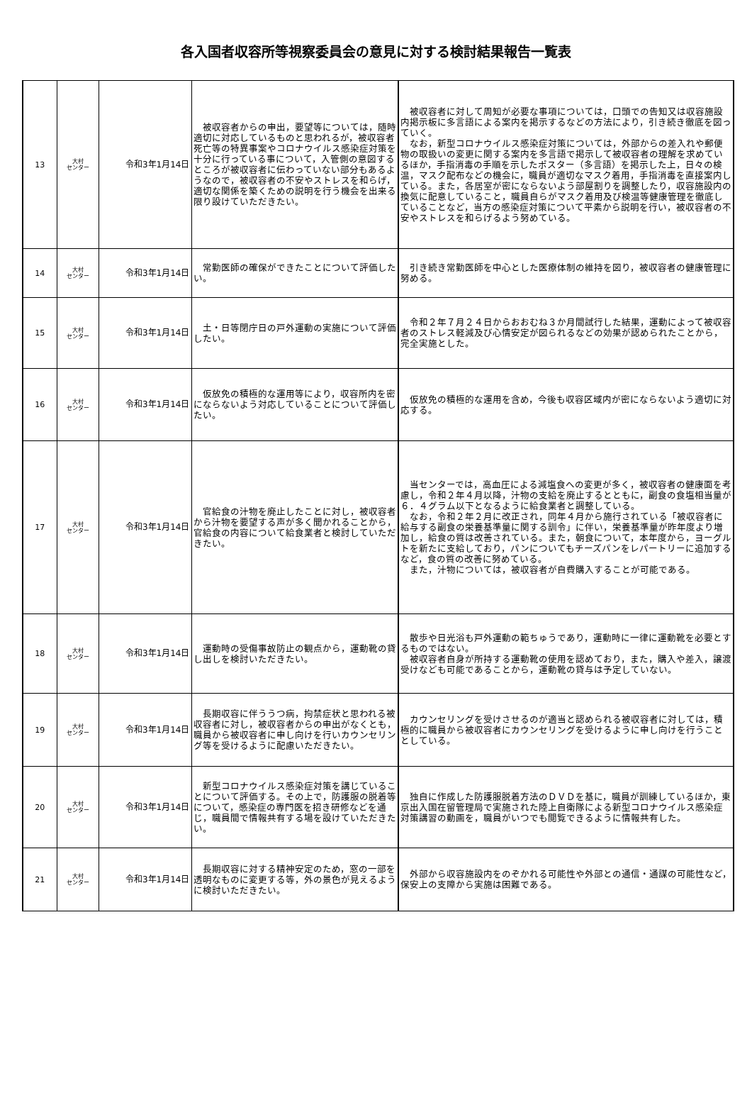各入国者収容所等視察委員会の意見に対する検討結果報告一覧表
| 13 | 大村 センター | 令和3年1月14日 | 被収容者からの申出，要望等については，随時適切に対応しているものと思われるが，被収容者死亡等の特異事案やコロナウイルス感染症対策を十分に行っている事について，入管側の意図するところが被収容者に伝わっていない部分もあるようなので，被収容者の不安やストレスを和らげ，適切な関係を築くための説明を行う機会を出来る限り設けていただきたい。 | 被収容者に対して周知が必要な事項については，口頭での告知又は収容施設内掲示板に多言語による案内を掲示するなどの方法により，引き続き徹底を図っていく。 なお，新型コロナウイルス感染症対策については，外部からの差入れや郵便物の取扱いの変更に関する案内を多言語で掲示して被収容者の理解を求めているほか，手指消毒の手順を示したポスター（多言語）を掲示した上，日々の検温，マスク配布などの機会に，職員が適切なマスク着用，手指消毒を直接案内している。また，各居室が密にならないよう部屋割りを調整したり，収容施設内の換気に配意していること，職員自らがマスク着用及び検温等健康管理を徹底していることなど，当方の感染症対策について平素から説明を行い，被収容者の不安やストレスを和らげるよう努めている。 |
| 14 | 大村 センター | 令和3年1月14日 | 常勤医師の確保ができたことについて評価したい。 | 引き続き常勤医師を中心とした医療体制の維持を図り，被収容者の健康管理に努める。 |
| 15 | 大村 センター | 令和3年1月14日 | 土・日等閉庁日の戸外運動の実施について評価したい。 | 令和２年７月２４日からおおむね３か月間試行した結果，運動によって被収容者のストレス軽減及び心情安定が図られるなどの効果が認められたことから，完全実施とした。 |
| 16 | 大村 センター | 令和3年1月14日 | 仮放免の積極的な運用等により，収容所内を密にならないよう対応していることについて評価したい。 | 仮放免の積極的な運用を含め，今後も収容区域内が密にならないよう適切に対応する。 |
| 17 | 大村 センター | 令和3年1月14日 | 官給食の汁物を廃止したことに対し，被収容者から汁物を要望する声が多く聞かれることから，官給食の内容について給食業者と検討していただきたい。 | 当センターでは，高血圧による減塩食への変更が多く，被収容者の健康面を考慮し，令和２年４月以降，汁物の支給を廃止するとともに，副食の食塩相当量が６．４グラム以下となるように給食業者と調整している。 なお，令和２年２月に改正され，同年４月から施行されている「被収容者に給与する副食の栄養基準量に関する訓令」に伴い，栄養基準量が昨年度より増加し，給食の質は改善されている。また，朝食について，本年度から，ヨーグルトを新たに支給しており，パンについてもチーズパンをレパートリーに追加するなど，食の質の改善に努めている。 また，汁物については，被収容者が自費購入することが可能である。 |
| 18 | 大村 センター | 令和3年1月14日 | 運動時の受傷事故防止の観点から，運動靴の貸し出しを検討いただきたい。 | 散歩や日光浴も戸外運動の範ちゅうであり，運動時に一律に運動靴を必要とするものではない。 被収容者自身が所持する運動靴の使用を認めており，また，購入や差入，譲渡受けなども可能であることから，運動靴の貸与は予定していない。 |
| 19 | 大村 センター | 令和3年1月14日 | 長期収容に伴ううつ病，拘禁症状と思われる被収容者に対し，被収容者からの申出がなくとも，職員から被収容者に申し向けを行いカウンセリング等を受けるように配慮いただきたい。 | カウンセリングを受けさせるのが適当と認められる被収容者に対しては，積極的に職員から被収容者にカウンセリングを受けるように申し向けを行うこととしている。 |
| 20 | 大村 センター | 令和3年1月14日 | 新型コロナウイルス感染症対策を講じていることについて評価する。その上で，防護服の脱着等について，感染症の専門医を招き研修などを通じ，職員間で情報共有する場を設けていただきたい。 | 独自に作成した防護服脱着方法のＤＶＤを基に，職員が訓練しているほか，東京出入国在留管理局で実施された陸上自衛隊による新型コロナウイルス感染症対策講習の動画を，職員がいつでも閲覧できるように情報共有した。 |
| 21 | 大村 センター | 令和3年1月14日 | 長期収容に対する精神安定のため，窓の一部を透明なものに変更する等，外の景色が見えるように検討いただきたい。 | 外部から収容施設内をのぞかれる可能性や外部との通信・通謀の可能性など，保安上の支障から実施は困難である。 |